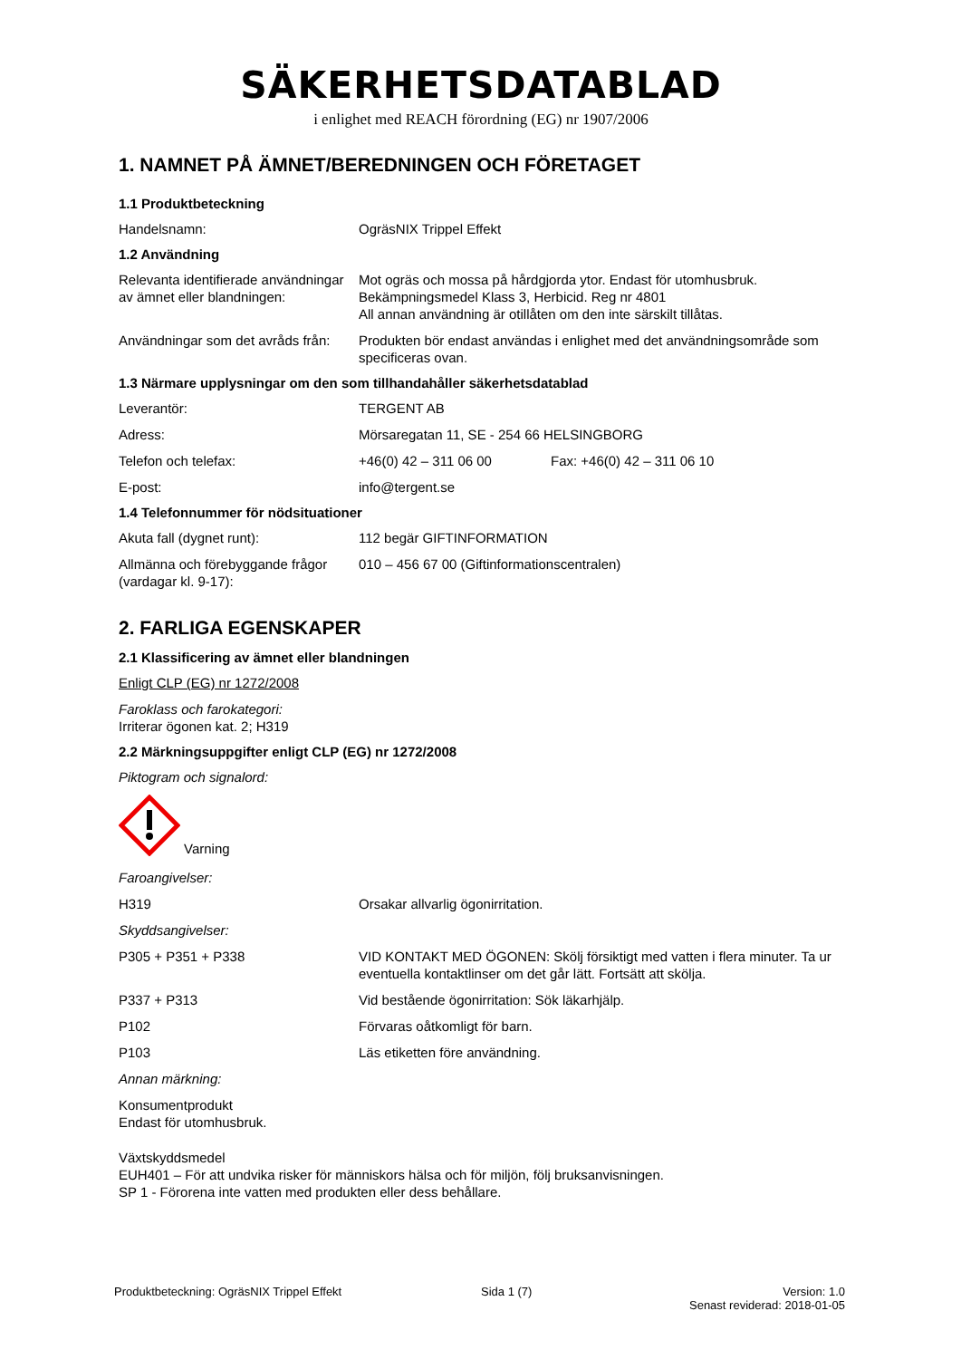SÄKERHETSDATABLAD
i enlighet med REACH förordning (EG) nr 1907/2006
1. NAMNET PÅ ÄMNET/BEREDNINGEN OCH FÖRETAGET
1.1 Produktbeteckning
Handelsnamn: OgräsNIX Trippel Effekt
1.2 Användning
Relevanta identifierade användningar av ämnet eller blandningen:
Mot ogräs och mossa på hårdgjorda ytor. Endast för utomhusbruk.
Bekämpningsmedel Klass 3, Herbicid. Reg nr 4801
All annan användning är otillåten om den inte särskilt tillåtas.
Användningar som det avråds från:
Produkten bör endast användas i enlighet med det användningsområde som specificeras ovan.
1.3 Närmare upplysningar om den som tillhandahåller säkerhetsdatablad
Leverantör: TERGENT AB
Adress: Mörsaregatan 11, SE - 254 66 HELSINGBORG
Telefon och telefax: +46(0) 42 – 311 06 00 Fax: +46(0) 42 – 311 06 10
E-post: info@tergent.se
1.4 Telefonnummer för nödsituationer
Akuta fall (dygnet runt): 112 begär GIFTINFORMATION
Allmänna och förebyggande frågor (vardagar kl. 9-17):
010 – 456 67 00 (Giftinformationscentralen)
2. FARLIGA EGENSKAPER
2.1 Klassificering av ämnet eller blandningen
Enligt CLP (EG) nr 1272/2008
Faroklass och farokategori:
Irriterar ögonen kat. 2; H319
2.2 Märkningsuppgifter enligt CLP (EG) nr 1272/2008
Piktogram och signalord:
Varning
Faroangivelser:
H319 Orsakar allvarlig ögonirritation.
Skyddsangivelser:
P305 + P351 + P338 VID KONTAKT MED ÖGONEN: Skölj försiktigt med vatten i flera minuter. Ta ur eventuella kontaktlinser om det går lätt. Fortsätt att skölja.
P337 + P313 Vid bestående ögonirritation: Sök läkarhjälp.
P102 Förvaras oåtkomligt för barn.
P103 Läs etiketten före användning.
Annan märkning:
Konsumentprodukt
Endast för utomhusbruk.
Växtskyddsmedel
EUH401 – För att undvika risker för människors hälsa och för miljön, följ bruksanvisningen.
SP 1 - Förorena inte vatten med produkten eller dess behållare.
Produktbeteckning: OgräsNIX Trippel Effekt Sida 1 (7) Version: 1.0
Senast reviderad: 2018-01-05